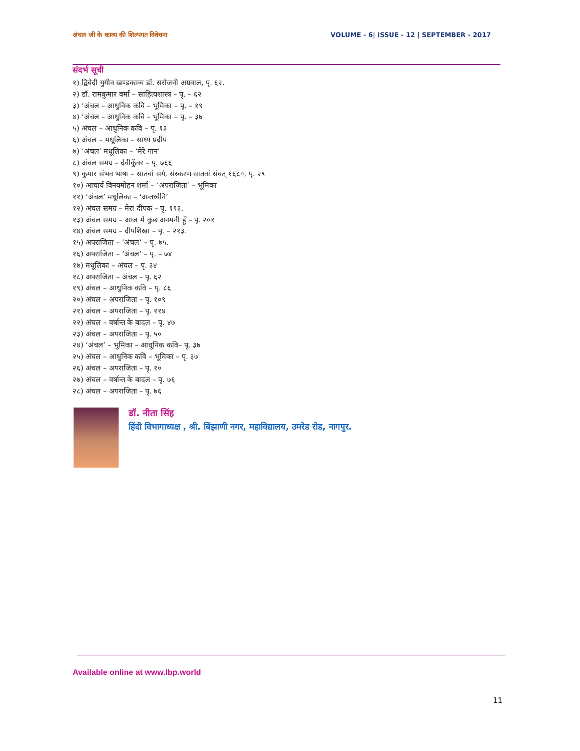अंचल जी के काव्य की शिल्पगत विवेचना VOLUME - 6| ISSUE - 12 | SEPTEMBER - 2017
संदर्भ सूची
१) द्विवेदी युगीन खण्डकाव्य डॉ. सरोजनी अग्रवाल, पृ. ६२.
२) डॉ. रामकुमार वर्मा – साहित्यशास्त्र – पृ. – ६२
३) ‘अंचल – आधुनिक कवि – भूमिका – पृ. – १९
४) ‘अंचल – आधुनिक कवि – भूमिका – पृ. – ३७
५) अंचल – आधुनिक कवि – पृ. १३
६) अंचल – मधूलिका – साध्य प्रदीप
७) ‘अंचल’ मधूलिका – ‘मेरे गान’
८) अंचल समग्र – देवीकुँवर – पृ. ७६६
९) कुमार संभव भाषा – सातवां सर्ग, संस्करण सातवां संवत् १६८०, पृ. २९
१०) आचार्य विनयमोहन शर्मा – ‘अपराजिता’ – भूमिका
११) ‘अंचल’ मधूलिका – ‘अन्तर्ध्वनि’
१२) अंचल समग्र – मेरा दीपक – पृ. १९३.
१३) अंचल समग्र – आज मै कुछ अनमनी हूँ – पृ. २०१
१४) अंचल समग्र – दीपशिखा – पृ. – २१३.
१५) अपराजिता – ‘अंचल’ – पृ. ७५.
१६) अपराजिता – ‘अंचल’ – पृ. – ७४
१७) मधूलिका – अंचल – पृ. ३४
१८) अपराजिता – अंचल – पृ. ६२
१९) अंचल – आधुनिक कवि – पृ. ८६
२०) अंचल – अपराजिता – पृ. १०९
२१) अंचल – अपराजिता – पृ. ११४
२२) अंचल – वर्षान्त के बादल – पृ. ४७
२३) अंचल – अपराजिता – पृ. ५०
२४) ‘अंचल’ – भुमिका – आधुनिक कवि– पृ. ३७
२५) अंचल – आधुनिक कवि – भूमिका – पृ. ३७
२६) अंचल – अपराजिता – पृ. १०
२७) अंचल – वर्षान्त के बादल – पृ. ७६
२८) अंचल – अपराजिता – पृ. ७६
डॉ. नीता सिंह
हिंदी विभागाध्यक्ष , श्री. बिंझाणी नगर, महाविद्यालय, उमरेड रोड, नागपुर.
Available online at www.lbp.world
11